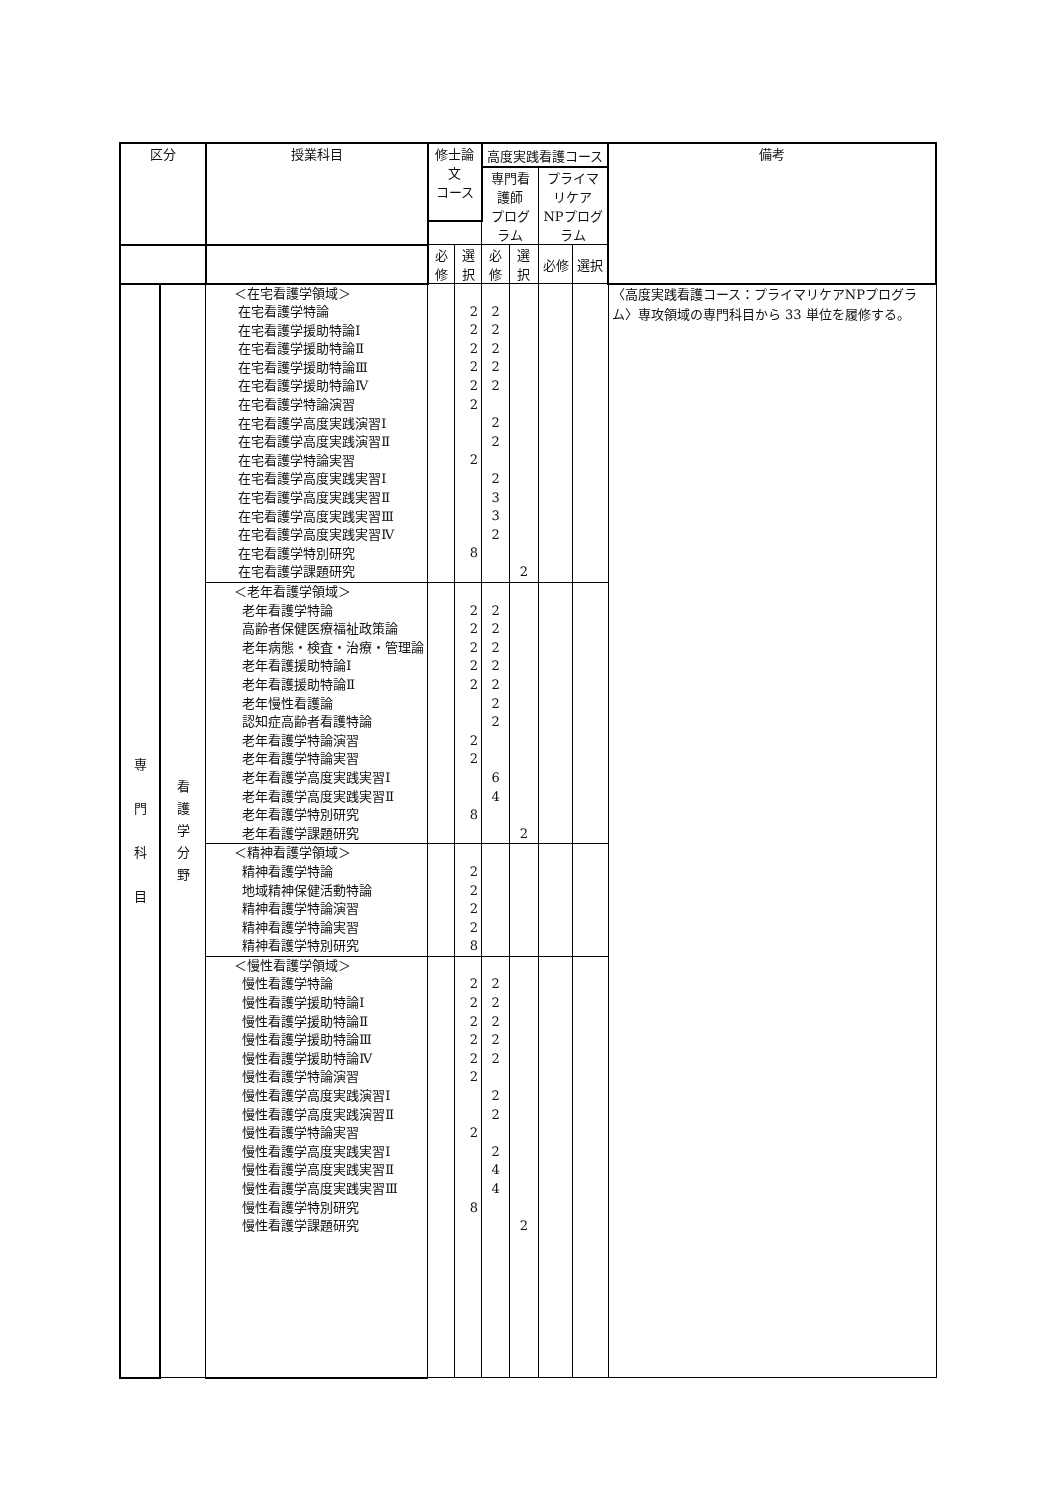| 区分 | | 授業科目 | 修士論文 コース | | 高度実践看護コース | | | | 備考 |
| --- | --- | --- | --- | --- | --- | --- | --- | --- | --- |
| | | | | | 専門看護師 プログラム | | プライマリケア NPプログラム | | |
| | | | 必修 | 選択 | 必修 | 選択 | 必修 | 選択 | |
| 専 門 科 目 | 看 護 学 分 野 | ＜在宅看護学領域＞ 在宅看護学特論 在宅看護学援助特論Ⅰ 在宅看護学援助特論Ⅱ 在宅看護学援助特論Ⅲ 在宅看護学援助特論Ⅳ 在宅看護学特論演習 在宅看護学高度実践演習Ⅰ 在宅看護学高度実践演習Ⅱ 在宅看護学特論実習 在宅看護学高度実践実習Ⅰ 在宅看護学高度実践実習Ⅱ 在宅看護学高度実践実習Ⅲ 在宅看護学高度実践実習Ⅳ 在宅看護学特別研究 在宅看護学課題研究 | | 2 2 2 2 2 2 2 8 | 2 2 2 2 2 2 2 2 3 3 2 | 2 | | | 〈高度実践看護コース：プライマリケアNPプログラム〉専攻領域の専門科目から 33 単位を履修する。 |
| | | ＜老年看護学領域＞ 老年看護学特論 高齢者保健医療福祉政策論 老年病態・検査・治療・管理論 老年看護援助特論Ⅰ 老年看護援助特論Ⅱ 老年慢性看護論 認知症高齢者看護特論 老年看護学特論演習 老年看護学特論実習 老年看護学高度実践実習Ⅰ 老年看護学高度実践実習Ⅱ 老年看護学特別研究 老年看護学課題研究 | | 2 2 2 2 2 2 2 8 | 2 2 2 2 2 2 2 6 4 | 2 | | | |
| | | ＜精神看護学領域＞ 精神看護学特論 地域精神保健活動特論 精神看護学特論演習 精神看護学特論実習 精神看護学特別研究 | | 2 2 2 2 8 | | | | | |
| | | ＜慢性看護学領域＞ 慢性看護学特論 慢性看護学援助特論Ⅰ 慢性看護学援助特論Ⅱ 慢性看護学援助特論Ⅲ 慢性看護学援助特論Ⅳ 慢性看護学特論演習 慢性看護学高度実践演習Ⅰ 慢性看護学高度実践演習Ⅱ 慢性看護学特論実習 慢性看護学高度実践実習Ⅰ 慢性看護学高度実践実習Ⅱ 慢性看護学高度実践実習Ⅲ 慢性看護学特別研究 慢性看護学課題研究 | | 2 2 2 2 2 2 2 8 | 2 2 2 2 2 2 2 2 4 4 | 2 | | | |